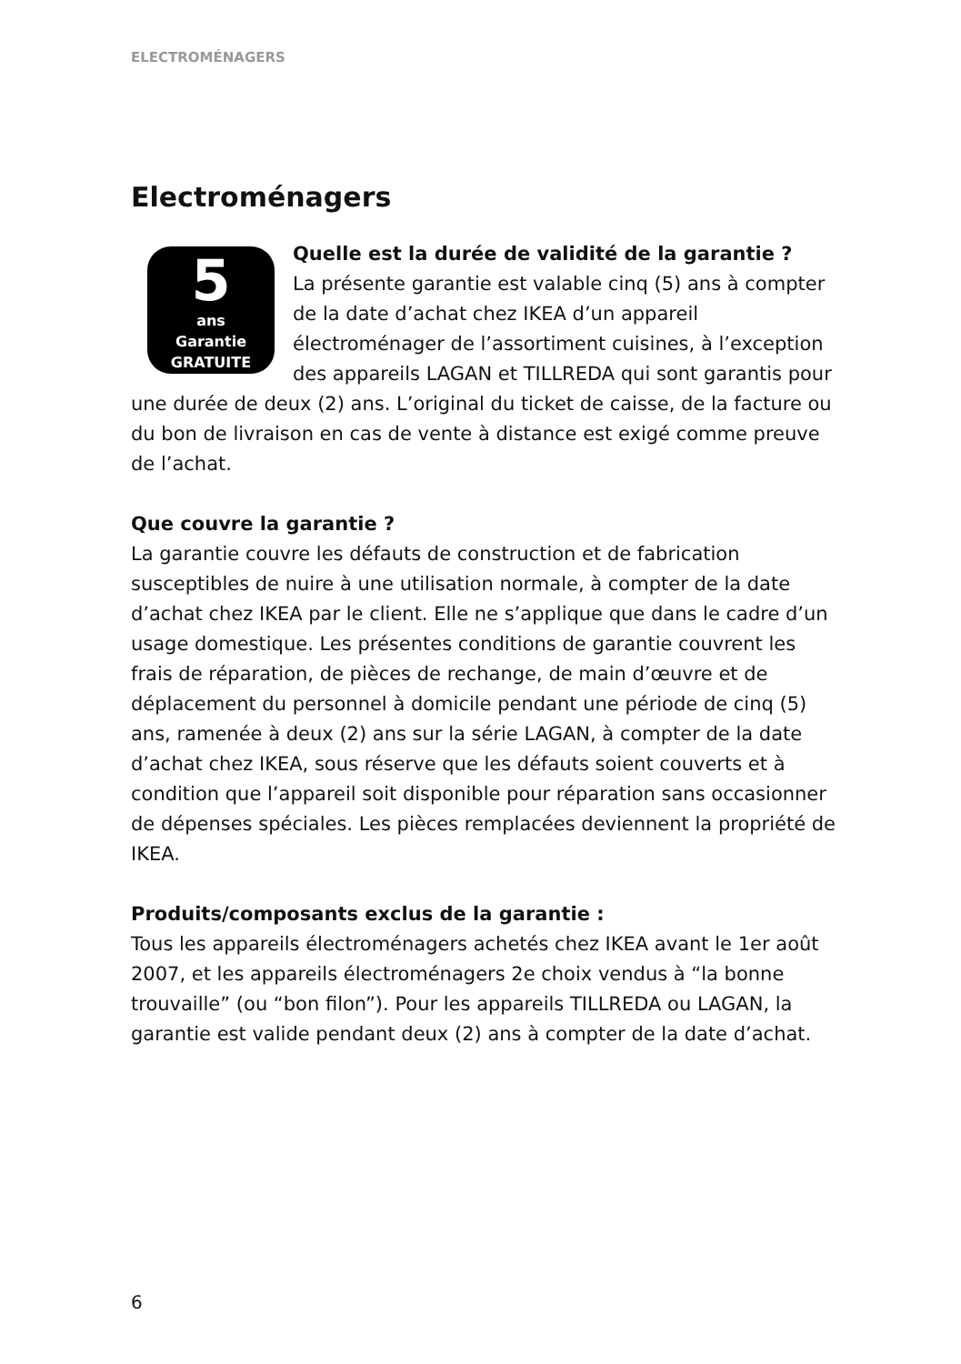ELECTROMÉNAGERS
Electroménagers
5
ans
Garantie
GRATUITE
Quelle est la durée de validité de la garantie ?
La présente garantie est valable cinq (5) ans à compter de la date d’achat chez IKEA d’un appareil électroménager de l’assortiment cuisines, à l’exception des appareils LAGAN et TILLREDA qui sont garantis pour une durée de deux (2) ans. L’original du ticket de caisse, de la facture ou du bon de livraison en cas de vente à distance est exigé comme preuve de l’achat.
Que couvre la garantie ?
La garantie couvre les défauts de construction et de fabrication susceptibles de nuire à une utilisation normale, à compter de la date d’achat chez IKEA par le client. Elle ne s’applique que dans le cadre d’un usage domestique. Les présentes conditions de garantie couvrent les frais de réparation, de pièces de rechange, de main d’œuvre et de déplacement du personnel à domicile pendant une période de cinq (5) ans, ramenée à deux (2) ans sur la série LAGAN, à compter de la date d’achat chez IKEA, sous réserve que les défauts soient couverts et à condition que l’appareil soit disponible pour réparation sans occasionner de dépenses spéciales. Les pièces remplacées deviennent la propriété de IKEA.
Produits/composants exclus de la garantie :
Tous les appareils électroménagers achetés chez IKEA avant le 1er août 2007, et les appareils électroménagers 2e choix vendus à “la bonne trouvaille” (ou “bon filon”). Pour les appareils TILLREDA ou LAGAN, la garantie est valide pendant deux (2) ans à compter de la date d’achat.
6